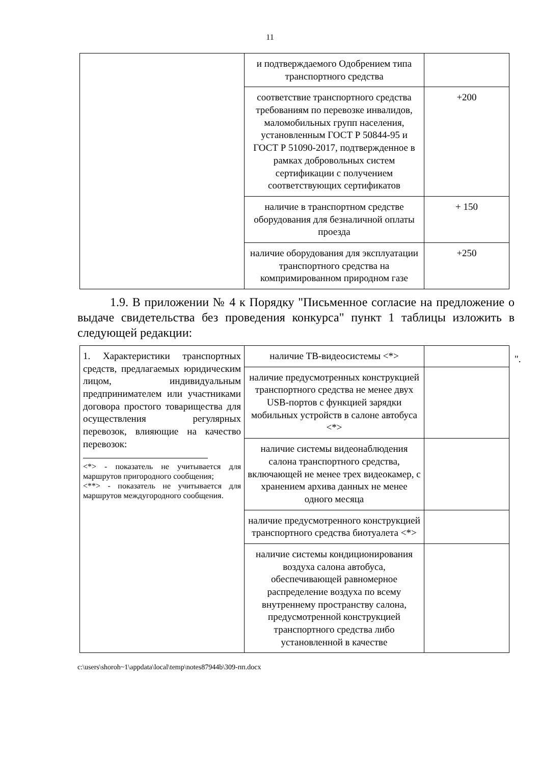11
| | и подтверждаемого Одобрением типа транспортного средства | |
| | соответствие транспортного средства требованиям по перевозке инвалидов, маломобильных групп населения, установленным ГОСТ Р 50844-95 и ГОСТ Р 51090-2017, подтвержденное в рамках добровольных систем сертификации с получением соответствующих сертификатов | +200 |
| | наличие в транспортном средстве оборудования для безналичной оплаты проезда | + 150 |
| | наличие оборудования для эксплуатации транспортного средства на компримированном природном газе | +250 |
".
1.9. В приложении № 4 к Порядку "Письменное согласие на предложение о выдаче свидетельства без проведения конкурса" пункт 1 таблицы изложить в следующей редакции:
| 1. Характеристики транспортных средств, предлагаемых юридическим лицом, индивидуальным предпринимателем или участниками договора простого товарищества для осуществления регулярных перевозок, влияющие на качество перевозок: <*> - показатель не учитывается для маршрутов пригородного сообщения; <**> - показатель не учитывается для маршрутов междугородного сообщения. | наличие ТВ-видеосистемы <*> | |
| | наличие предусмотренных конструкцией транспортного средства не менее двух USB-портов с функцией зарядки мобильных устройств в салоне автобуса <*> | |
| | наличие системы видеонаблюдения салона транспортного средства, включающей не менее трех видеокамер, с хранением архива данных не менее одного месяца | |
| | наличие предусмотренного конструкцией транспортного средства биотуалета <*> | |
| | наличие системы кондиционирования воздуха салона автобуса, обеспечивающей равномерное распределение воздуха по всему внутреннему пространству салона, предусмотренной конструкцией транспортного средства либо установленной в качестве | |
c:\users\shoroh~1\appdata\local\temp\notes87944b\309-пп.docx